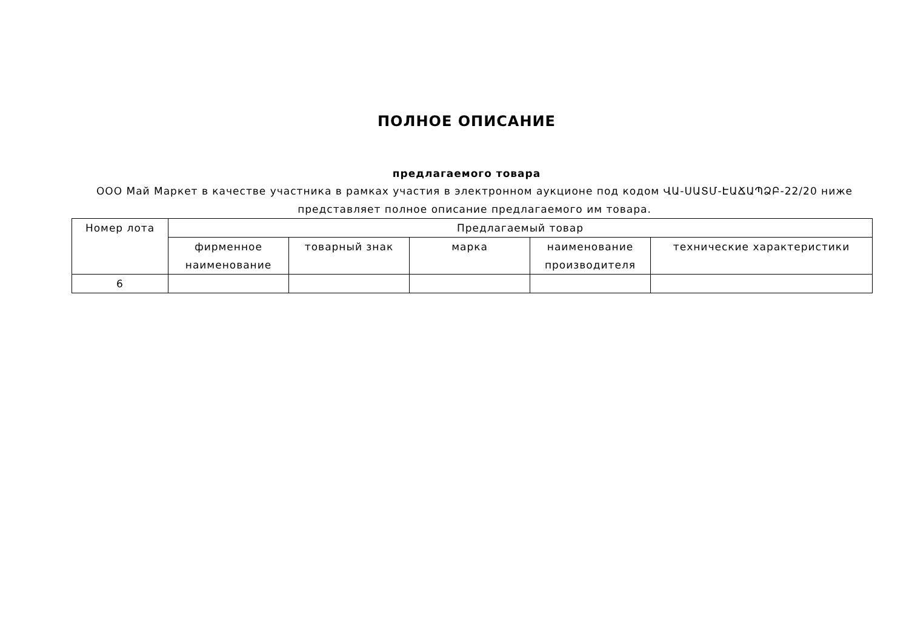ПОЛНОЕ ОПИСАНИЕ
предлагаемого товара
ООО Май Маркет в качестве участника в рамках участия в электронном аукционе под кодом ՎԱ-ՍԱՏՄ-ԷԱՃԱՊՁԲ-22/20 ниже представляет полное описание предлагаемого им товара.
| Номер лота | Предлагаемый товар | | | | |
| --- | --- | --- | --- | --- | --- |
| | фирменное наименование | товарный знак | марка | наименование производителя | технические характеристики |
| 6 | | | | | |